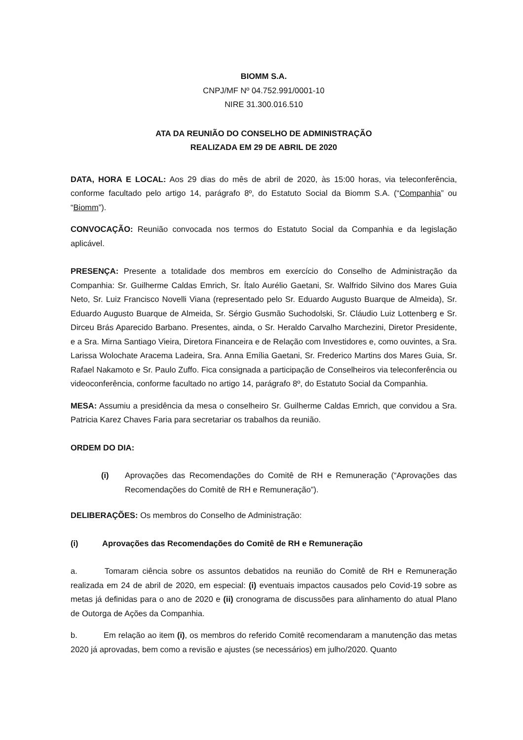BIOMM S.A.
CNPJ/MF Nº 04.752.991/0001-10
NIRE 31.300.016.510
ATA DA REUNIÃO DO CONSELHO DE ADMINISTRAÇÃO
REALIZADA EM 29 DE ABRIL DE 2020
DATA, HORA E LOCAL: Aos 29 dias do mês de abril de 2020, às 15:00 horas, via teleconferência, conforme facultado pelo artigo 14, parágrafo 8º, do Estatuto Social da Biomm S.A. (“Companhia” ou “Biomm”).
CONVOCAÇÃO: Reunião convocada nos termos do Estatuto Social da Companhia e da legislação aplicável.
PRESENÇA: Presente a totalidade dos membros em exercício do Conselho de Administração da Companhia: Sr. Guilherme Caldas Emrich, Sr. Ítalo Aurélio Gaetani, Sr. Walfrido Silvino dos Mares Guia Neto, Sr. Luiz Francisco Novelli Viana (representado pelo Sr. Eduardo Augusto Buarque de Almeida), Sr. Eduardo Augusto Buarque de Almeida, Sr. Sérgio Gusmão Suchodolski, Sr. Cláudio Luiz Lottenberg e Sr. Dirceu Brás Aparecido Barbano. Presentes, ainda, o Sr. Heraldo Carvalho Marchezini, Diretor Presidente, e a Sra. Mirna Santiago Vieira, Diretora Financeira e de Relação com Investidores e, como ouvintes, a Sra. Larissa Wolochate Aracema Ladeira, Sra. Anna Emília Gaetani, Sr. Frederico Martins dos Mares Guia, Sr. Rafael Nakamoto e Sr. Paulo Zuffo. Fica consignada a participação de Conselheiros via teleconferência ou videoconferência, conforme facultado no artigo 14, parágrafo 8º, do Estatuto Social da Companhia.
MESA: Assumiu a presidência da mesa o conselheiro Sr. Guilherme Caldas Emrich, que convidou a Sra. Patricia Karez Chaves Faria para secretariar os trabalhos da reunião.
ORDEM DO DIA:
(i) Aprovações das Recomendações do Comitê de RH e Remuneração (“Aprovações das Recomendações do Comitê de RH e Remuneração”).
DELIBERAÇÕES: Os membros do Conselho de Administração:
(i) Aprovações das Recomendações do Comitê de RH e Remuneração
a. Tomaram ciência sobre os assuntos debatidos na reunião do Comitê de RH e Remuneração realizada em 24 de abril de 2020, em especial: (i) eventuais impactos causados pelo Covid-19 sobre as metas já definidas para o ano de 2020 e (ii) cronograma de discussões para alinhamento do atual Plano de Outorga de Ações da Companhia.
b. Em relação ao item (i), os membros do referido Comitê recomendaram a manutenção das metas 2020 já aprovadas, bem como a revisão e ajustes (se necessários) em julho/2020. Quanto